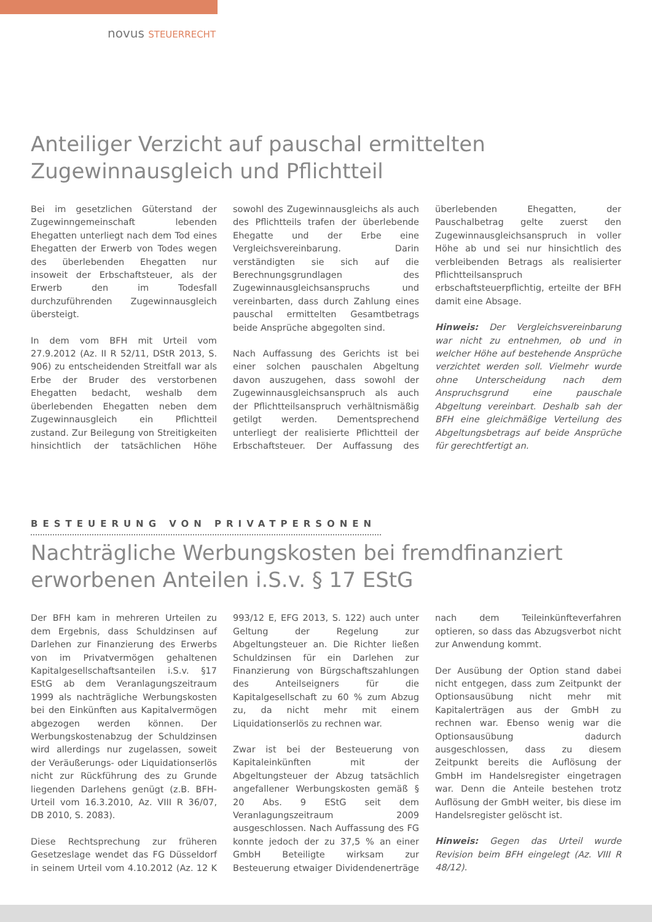novus STEUERRECHT
Anteiliger Verzicht auf pauschal ermittelten Zugewinnausgleich und Pflichtteil
Bei im gesetzlichen Güterstand der Zugewinngemeinschaft lebenden Ehegatten unterliegt nach dem Tod eines Ehegatten der Erwerb von Todes wegen des überlebenden Ehegatten nur insoweit der Erbschaftsteuer, als der Erwerb den im Todesfall durchzuführenden Zugewinnausgleich übersteigt.
In dem vom BFH mit Urteil vom 27.9.2012 (Az. II R 52/11, DStR 2013, S. 906) zu entscheidenden Streitfall war als Erbe der Bruder des verstorbenen Ehegatten bedacht, weshalb dem überlebenden Ehegatten neben dem Zugewinnausgleich ein Pflichtteil zustand. Zur Beilegung von Streitigkeiten hinsichtlich der tatsächlichen Höhe sowohl des Zugewinnausgleichs als auch des Pflichtteils trafen der überlebende Ehegatte und der Erbe eine Vergleichsvereinbarung. Darin verständigten sie sich auf die Berechnungsgrundlagen des Zugewinnausgleichsanspruchs und vereinbarten, dass durch Zahlung eines pauschal ermittelten Gesamtbetrags beide Ansprüche abgegolten sind.
Nach Auffassung des Gerichts ist bei einer solchen pauschalen Abgeltung davon auszugehen, dass sowohl der Zugewinnausgleichsanspruch als auch der Pflichtteilsanspruch verhältnismäßig getilgt werden. Dementsprechend unterliegt der realisierte Pflichtteil der Erbschaftsteuer. Der Auffassung des überlebenden Ehegatten, der Pauschalbetrag gelte zuerst den Zugewinnausgleichsanspruch in voller Höhe ab und sei nur hinsichtlich des verbleibenden Betrags als realisierter Pflichtteilsanspruch erbschaftsteuerpflichtig, erteilte der BFH damit eine Absage.
Hinweis: Der Vergleichsvereinbarung war nicht zu entnehmen, ob und in welcher Höhe auf bestehende Ansprüche verzichtet werden soll. Vielmehr wurde ohne Unterscheidung nach dem Anspruchsgrund eine pauschale Abgeltung vereinbart. Deshalb sah der BFH eine gleichmäßige Verteilung des Abgeltungsbetrags auf beide Ansprüche für gerechtfertigt an.
BESTEUERUNG VON PRIVATPERSONEN
Nachträgliche Werbungskosten bei fremdfinanziert erworbenen Anteilen i.S.v. § 17 EStG
Der BFH kam in mehreren Urteilen zu dem Ergebnis, dass Schuldzinsen auf Darlehen zur Finanzierung des Erwerbs von im Privatvermögen gehaltenen Kapitalgesellschaftsanteilen i.S.v. §17 EStG ab dem Veranlagungszeitraum 1999 als nachträgliche Werbungskosten bei den Einkünften aus Kapitalvermögen abgezogen werden können. Der Werbungskostenabzug der Schuldzinsen wird allerdings nur zugelassen, soweit der Veräußerungs- oder Liquidationserlös nicht zur Rückführung des zu Grunde liegenden Darlehens genügt (z.B. BFH-Urteil vom 16.3.2010, Az. VIII R 36/07, DB 2010, S. 2083).
Diese Rechtsprechung zur früheren Gesetzeslage wendet das FG Düsseldorf in seinem Urteil vom 4.10.2012 (Az. 12 K 993/12 E, EFG 2013, S. 122) auch unter Geltung der Regelung zur Abgeltungsteuer an. Die Richter ließen Schuldzinsen für ein Darlehen zur Finanzierung von Bürgschaftszahlungen des Anteilseigners für die Kapitalgesellschaft zu 60 % zum Abzug zu, da nicht mehr mit einem Liquidationserlös zu rechnen war.
Zwar ist bei der Besteuerung von Kapitaleinkünften mit der Abgeltungsteuer der Abzug tatsächlich angefallener Werbungskosten gemäß § 20 Abs. 9 EStG seit dem Veranlagungszeitraum 2009 ausgeschlossen. Nach Auffassung des FG konnte jedoch der zu 37,5 % an einer GmbH Beteiligte wirksam zur Besteuerung etwaiger Dividendenerträge nach dem Teileinkünfteverfahren optieren, so dass das Abzugsverbot nicht zur Anwendung kommt.
Der Ausübung der Option stand dabei nicht entgegen, dass zum Zeitpunkt der Optionsausübung nicht mehr mit Kapitalerträgen aus der GmbH zu rechnen war. Ebenso wenig war die Optionsausübung dadurch ausgeschlossen, dass zu diesem Zeitpunkt bereits die Auflösung der GmbH im Handelsregister eingetragen war. Denn die Anteile bestehen trotz Auflösung der GmbH weiter, bis diese im Handelsregister gelöscht ist.
Hinweis: Gegen das Urteil wurde Revision beim BFH eingelegt (Az. VIII R 48/12).